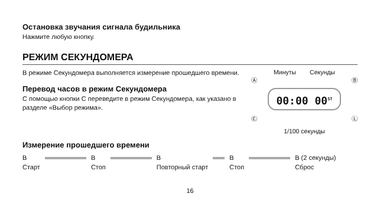Остановка звучания сигнала будильника
Нажмите любую кнопку.
РЕЖИМ СЕКУНДОМЕРА
В режиме Секундомера выполняется измерение прошедшего времени.
Перевод часов в режим Секундомера
С помощью кнопки C переведите в режим Секундомера, как указано в разделе «Выбор режима».
Минуты Секунды
Ⓐ Ⓑ
00:00 00<sup>ST</sup>
Ⓒ Ⓛ
1/100 секунды
Измерение прошедшего времени
B
Старт
B
Стоп
B
Повторный старт
B
Стоп
B (2 секунды)
Сброс
16